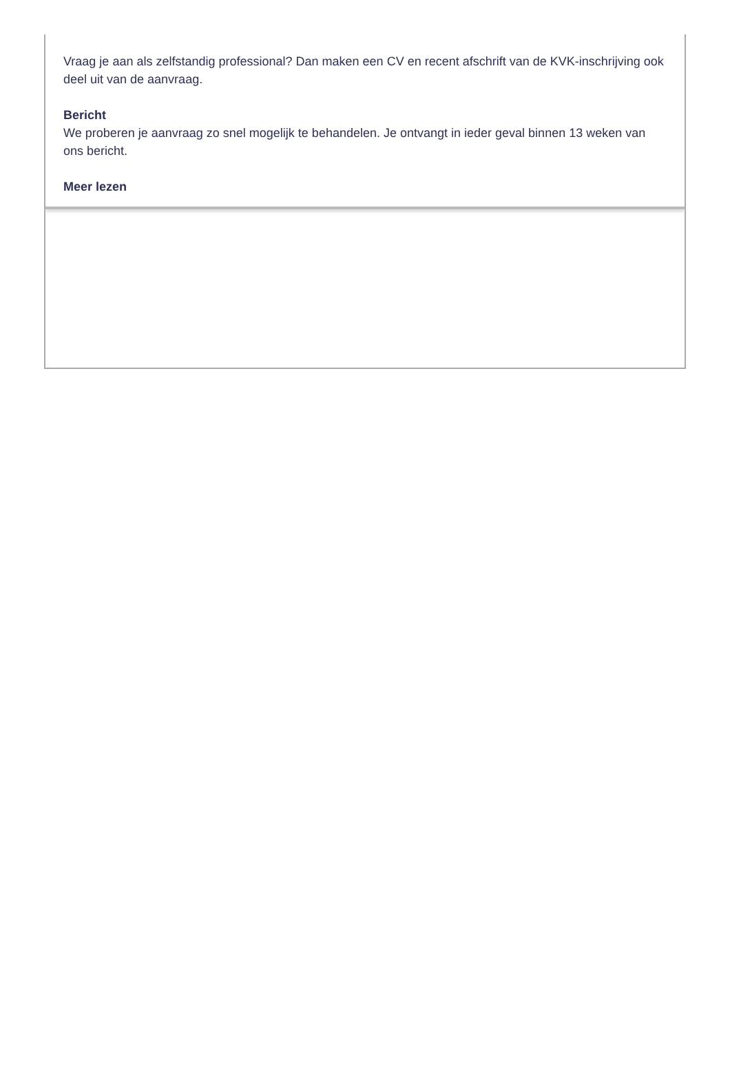Vraag je aan als zelfstandig professional? Dan maken een CV en recent afschrift van de KVK-inschrijving ook deel uit van de aanvraag.
Bericht
We proberen je aanvraag zo snel mogelijk te behandelen. Je ontvangt in ieder geval binnen 13 weken van ons bericht.
Meer lezen